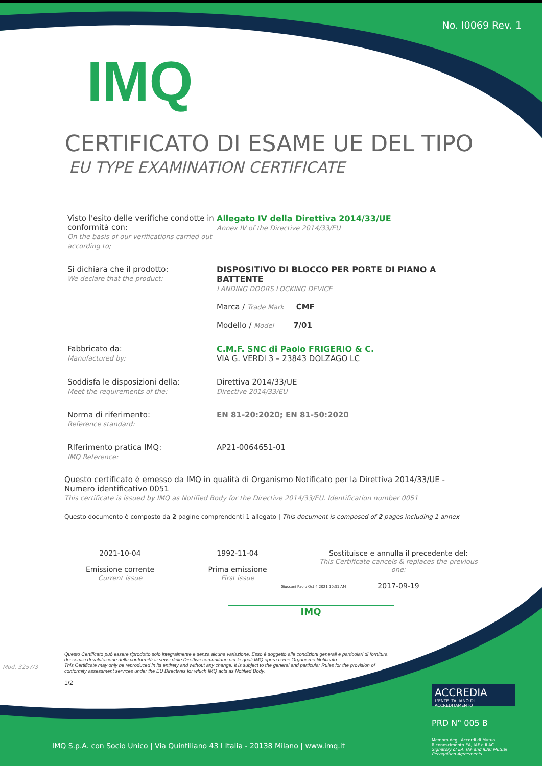No. I0069 Rev. 1
IMQ
CERTIFICATO DI ESAME UE DEL TIPO
EU TYPE EXAMINATION CERTIFICATE
Visto l'esito delle verifiche condotte in conformità con:
On the basis of our verifications carried out according to;
Allegato IV della Direttiva 2014/33/UE
Annex IV of the Directive 2014/33/EU
Si dichiara che il prodotto:
We declare that the product:
DISPOSITIVO DI BLOCCO PER PORTE DI PIANO A BATTENTE
LANDING DOORS LOCKING DEVICE
Marca / Trade Mark CMF
Modello / Model 7/01
Fabbricato da:
Manufactured by:
C.M.F. SNC di Paolo FRIGERIO & C.
VIA G. VERDI 3 – 23843 DOLZAGO LC
Soddisfa le disposizioni della:
Meet the requirements of the:
Direttiva 2014/33/UE
Directive 2014/33/EU
Norma di riferimento:
Reference standard:
EN 81-20:2020; EN 81-50:2020
RIferimento pratica IMQ:
IMQ Reference:
AP21-0064651-01
Questo certificato è emesso da IMQ in qualità di Organismo Notificato per la Direttiva 2014/33/UE - Numero identificativo 0051
This certificate is issued by IMQ as Notified Body for the Directive 2014/33/EU. Identification number 0051
Questo documento è composto da 2 pagine comprendenti 1 allegato | This document is composed of 2 pages including 1 annex
2021-10-04
Emissione corrente
Current issue
1992-11-04
Prima emissione
First issue
Sostituisce e annulla il precedente del:
This Certificate cancels & replaces the previous one:
2017-09-19
Giussani Paolo Oct 4 2021 10:31 AM
IMQ
Questo Certificato può essere riprodotto solo integralmente e senza alcuna variazione. Esso è soggetto alle condizioni generali e particolari di fornitura dei servizi di valutazione della conformità ai sensi delle Direttive comunitarie per le quali IMQ opera come Organismo Notificato
This Certificate may only be reproduced in its entirety and without any change. It is subject to the general and particular Rules for the provision of conformity assessment services under the EU Directives for which IMQ acts as Notified Body.
1/2
Mod. 3257/3
ACCREDIA
L'ENTE ITALIANO DI ACCREDITAMENTO
PRD N° 005 B
Membro degli Accordi di Mutuo Riconoscimento EA, IAF e ILAC
Signatory of EA, IAF and ILAC Mutual Recognition Agreements
IMQ S.p.A. con Socio Unico | Via Quintiliano 43 I Italia - 20138 Milano | www.imq.it